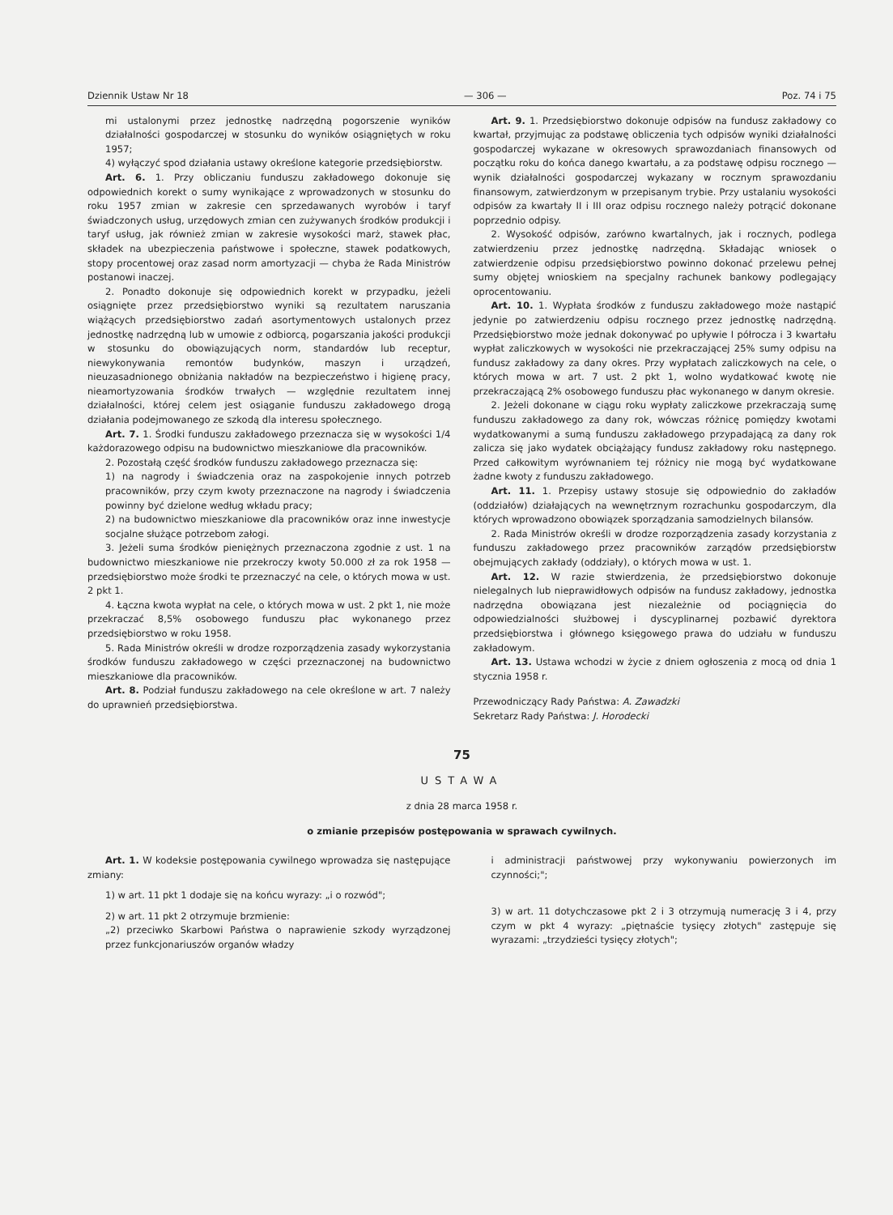Dziennik Ustaw Nr 18 — 306 — Poz. 74 i 75
mi ustalonymi przez jednostkę nadrzędną pogorszenie wyników działalności gospodarczej w stosunku do wyników osiągniętych w roku 1957;
4) wyłączyć spod działania ustawy określone kategorie przedsiębiorstw.
Art. 6. 1. Przy obliczaniu funduszu zakładowego dokonuje się odpowiednich korekt o sumy wynikające z wprowadzonych w stosunku do roku 1957 zmian w zakresie cen sprzedawanych wyrobów i taryf świadczonych usług, urzędowych zmian cen zużywanych środków produkcji i taryf usług, jak również zmian w zakresie wysokości marż, stawek płac, składek na ubezpieczenia państwowe i społeczne, stawek podatkowych, stopy procentowej oraz zasad norm amortyzacji — chyba że Rada Ministrów postanowi inaczej.
2. Ponadto dokonuje się odpowiednich korekt w przypadku, jeżeli osiągnięte przez przedsiębiorstwo wyniki są rezultatem naruszania wiążących przedsiębiorstwo zadań asortymentowych ustalonych przez jednostkę nadrzędną lub w umowie z odbiorcą, pogarszania jakości produkcji w stosunku do obowiązujących norm, standardów lub receptur, niewykonywania remontów budynków, maszyn i urządzeń, nieuzasadnionego obniżania nakładów na bezpieczeństwo i higienę pracy, nieamortyzowania środków trwałych — względnie rezultatem innej działalności, której celem jest osiąganie funduszu zakładowego drogą działania podejmowanego ze szkodą dla interesu społecznego.
Art. 7. 1. Środki funduszu zakładowego przeznacza się w wysokości 1/4 każdorazowego odpisu na budownictwo mieszkaniowe dla pracowników.
2. Pozostałą część środków funduszu zakładowego przeznacza się:
1) na nagrody i świadczenia oraz na zaspokojenie innych potrzeb pracowników, przy czym kwoty przeznaczone na nagrody i świadczenia powinny być dzielone według wkładu pracy;
2) na budownictwo mieszkaniowe dla pracowników oraz inne inwestycje socjalne służące potrzebom załogi.
3. Jeżeli suma środków pieniężnych przeznaczona zgodnie z ust. 1 na budownictwo mieszkaniowe nie przekroczy kwoty 50.000 zł za rok 1958 — przedsiębiorstwo może środki te przeznaczyć na cele, o których mowa w ust. 2 pkt 1.
4. Łączna kwota wypłat na cele, o których mowa w ust. 2 pkt 1, nie może przekraczać 8,5% osobowego funduszu płac wykonanego przez przedsiębiorstwo w roku 1958.
5. Rada Ministrów określi w drodze rozporządzenia zasady wykorzystania środków funduszu zakładowego w części przeznaczonej na budownictwo mieszkaniowe dla pracowników.
Art. 8. Podział funduszu zakładowego na cele określone w art. 7 należy do uprawnień przedsiębiorstwa.
Art. 9. 1. Przedsiębiorstwo dokonuje odpisów na fundusz zakładowy co kwartał, przyjmując za podstawę obliczenia tych odpisów wyniki działalności gospodarczej wykazane w okresowych sprawozdaniach finansowych od początku roku do końca danego kwartału, a za podstawę odpisu rocznego — wynik działalności gospodarczej wykazany w rocznym sprawozdaniu finansowym, zatwierdzonym w przepisanym trybie. Przy ustalaniu wysokości odpisów za kwartały II i III oraz odpisu rocznego należy potrącić dokonane poprzednio odpisy.
2. Wysokość odpisów, zarówno kwartalnych, jak i rocznych, podlega zatwierdzeniu przez jednostkę nadrzędną. Składając wniosek o zatwierdzenie odpisu przedsiębiorstwo powinno dokonać przelewu pełnej sumy objętej wnioskiem na specjalny rachunek bankowy podlegający oprocentowaniu.
Art. 10. 1. Wypłata środków z funduszu zakładowego może nastąpić jedynie po zatwierdzeniu odpisu rocznego przez jednostkę nadrzędną. Przedsiębiorstwo może jednak dokonywać po upływie I półrocza i 3 kwartału wypłat zaliczkowych w wysokości nie przekraczającej 25% sumy odpisu na fundusz zakładowy za dany okres. Przy wypłatach zaliczkowych na cele, o których mowa w art. 7 ust. 2 pkt 1, wolno wydatkować kwotę nie przekraczającą 2% osobowego funduszu płac wykonanego w danym okresie.
2. Jeżeli dokonane w ciągu roku wypłaty zaliczkowe przekraczają sumę funduszu zakładowego za dany rok, wówczas różnicę pomiędzy kwotami wydatkowanymi a sumą funduszu zakładowego przypadającą za dany rok zalicza się jako wydatek obciążający fundusz zakładowy roku następnego. Przed całkowitym wyrównaniem tej różnicy nie mogą być wydatkowane żadne kwoty z funduszu zakładowego.
Art. 11. 1. Przepisy ustawy stosuje się odpowiednio do zakładów (oddziałów) działających na wewnętrznym rozrachunku gospodarczym, dla których wprowadzono obowiązek sporządzania samodzielnych bilansów.
2. Rada Ministrów określi w drodze rozporządzenia zasady korzystania z funduszu zakładowego przez pracowników zarządów przedsiębiorstw obejmujących zakłady (oddziały), o których mowa w ust. 1.
Art. 12. W razie stwierdzenia, że przedsiębiorstwo dokonuje nielegalnych lub nieprawidłowych odpisów na fundusz zakładowy, jednostka nadrzędna obowiązana jest niezależnie od pociągnięcia do odpowiedzialności służbowej i dyscyplinarnej pozbawić dyrektora przedsiębiorstwa i głównego księgowego prawa do udziału w funduszu zakładowym.
Art. 13. Ustawa wchodzi w życie z dniem ogłoszenia z mocą od dnia 1 stycznia 1958 r.
Przewodniczący Rady Państwa: A. Zawadzki
Sekretarz Rady Państwa: J. Horodecki
75
USTAWA
z dnia 28 marca 1958 r.
o zmianie przepisów postępowania w sprawach cywilnych.
Art. 1. W kodeksie postępowania cywilnego wprowadza się następujące zmiany:
1) w art. 11 pkt 1 dodaje się na końcu wyrazy: „i o rozwód";
2) w art. 11 pkt 2 otrzymuje brzmienie:
„2) przeciwko Skarbowi Państwa o naprawienie szkody wyrządzonej przez funkcjonariuszów organów władzy
i administracji państwowej przy wykonywaniu powierzonych im czynności;";
3) w art. 11 dotychczasowe pkt 2 i 3 otrzymują numerację 3 i 4, przy czym w pkt 4 wyrazy: „piętnaście tysięcy złotych" zastępuje się wyrazami: „trzydzieści tysięcy złotych";